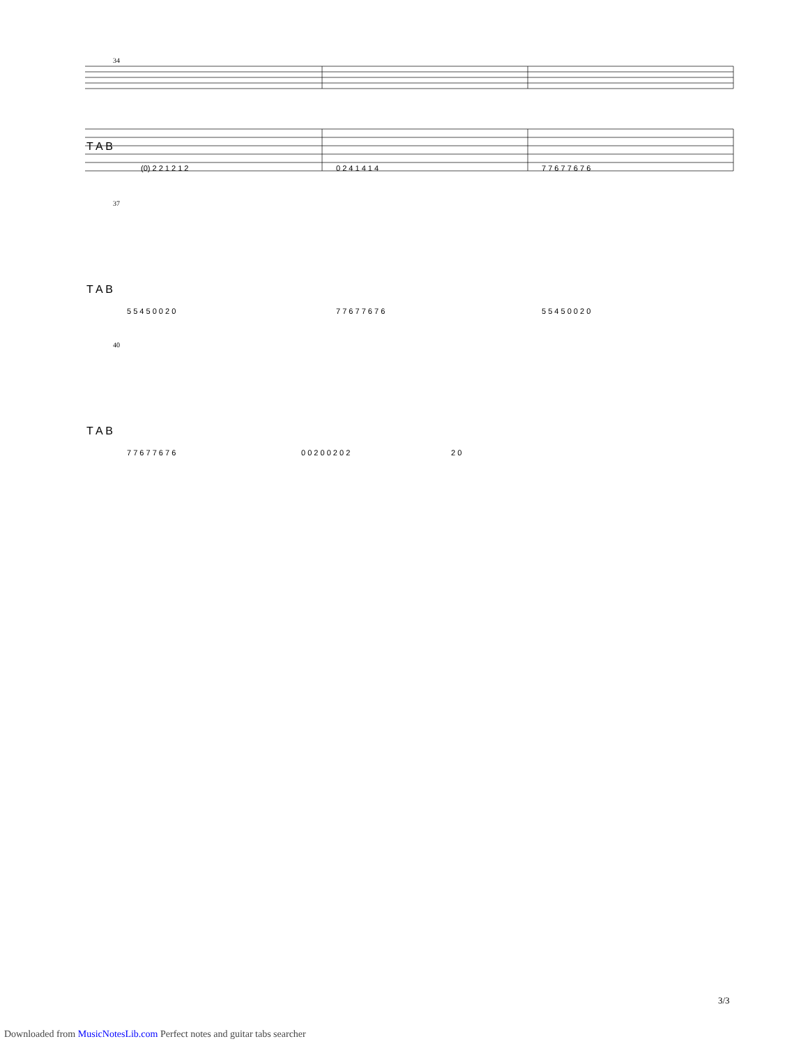34
T A B
(0) 2 2 1 2 1 2
0 2 4 1 4 1 4
7 7 6 7 7 6 7 6
37
T A B
5 5 4 5 0 0 2 0
7 7 6 7 7 6 7 6
5 5 4 5 0 0 2 0
40
T A B
7 7 6 7 7 6 7 6
0 0 2 0 0 2 0 2
2 0
3/3
Downloaded from MusicNotesLib.com Perfect notes and guitar tabs searcher